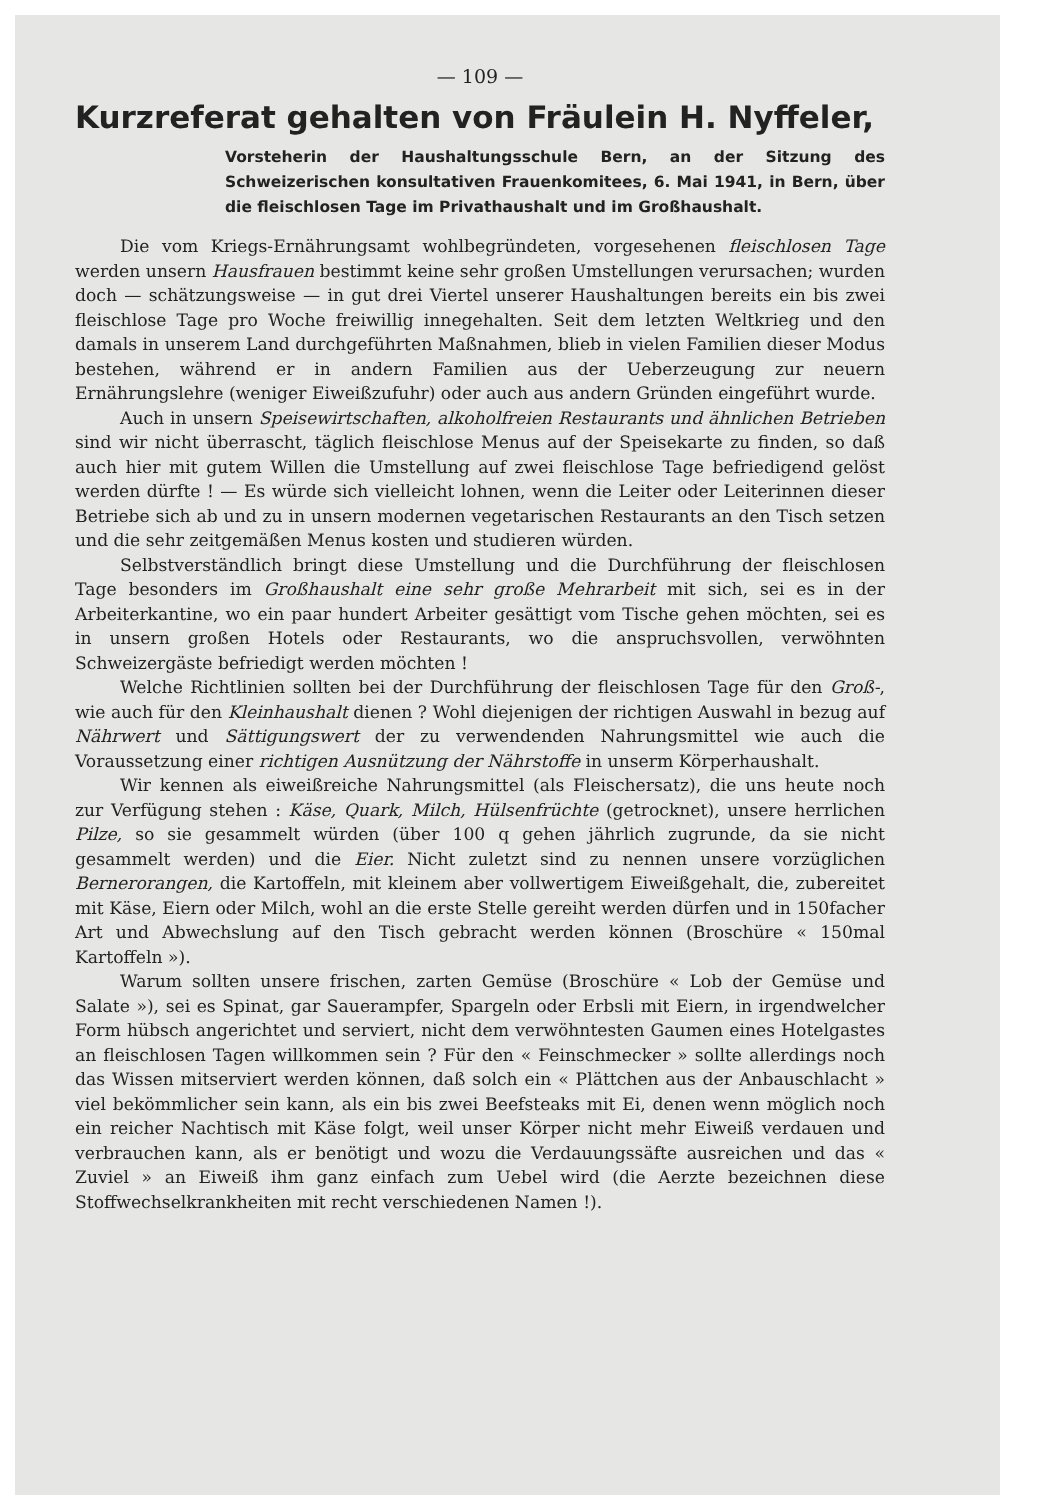— 109 —
Kurzreferat gehalten von Fräulein H. Nyffeler,
Vorsteherin der Haushaltungsschule Bern, an der Sitzung des Schweizerischen konsultativen Frauenkomitees, 6. Mai 1941, in Bern, über die fleischlosen Tage im Privathaushalt und im Großhaushalt.
Die vom Kriegs-Ernährungsamt wohlbegründeten, vorgesehenen fleischlosen Tage werden unsern Hausfrauen bestimmt keine sehr großen Umstellungen verursachen; wurden doch — schätzungsweise — in gut drei Viertel unserer Haushaltungen bereits ein bis zwei fleischlose Tage pro Woche freiwillig innegehalten. Seit dem letzten Weltkrieg und den damals in unserem Land durchgeführten Maßnahmen, blieb in vielen Familien dieser Modus bestehen, während er in andern Familien aus der Ueberzeugung zur neuern Ernährungslehre (weniger Eiweißzufuhr) oder auch aus andern Gründen eingeführt wurde.
Auch in unsern Speisewirtschaften, alkoholfreien Restaurants und ähnlichen Betrieben sind wir nicht überrascht, täglich fleischlose Menus auf der Speisekarte zu finden, so daß auch hier mit gutem Willen die Umstellung auf zwei fleischlose Tage befriedigend gelöst werden dürfte ! — Es würde sich vielleicht lohnen, wenn die Leiter oder Leiterinnen dieser Betriebe sich ab und zu in unsern modernen vegetarischen Restaurants an den Tisch setzen und die sehr zeitgemäßen Menus kosten und studieren würden.
Selbstverständlich bringt diese Umstellung und die Durchführung der fleischlosen Tage besonders im Großhaushalt eine sehr große Mehrarbeit mit sich, sei es in der Arbeiterkantine, wo ein paar hundert Arbeiter gesättigt vom Tische gehen möchten, sei es in unsern großen Hotels oder Restaurants, wo die anspruchsvollen, verwöhnten Schweizergäste befriedigt werden möchten !
Welche Richtlinien sollten bei der Durchführung der fleischlosen Tage für den Groß-, wie auch für den Kleinhaushalt dienen ? Wohl diejenigen der richtigen Auswahl in bezug auf Nährwert und Sättigungswert der zu verwendenden Nahrungsmittel wie auch die Voraussetzung einer richtigen Ausnützung der Nährstoffe in unserm Körperhaushalt.
Wir kennen als eiweißreiche Nahrungsmittel (als Fleischersatz), die uns heute noch zur Verfügung stehen : Käse, Quark, Milch, Hülsenfrüchte (getrocknet), unsere herrlichen Pilze, so sie gesammelt würden (über 100 q gehen jährlich zugrunde, da sie nicht gesammelt werden) und die Eier. Nicht zuletzt sind zu nennen unsere vorzüglichen Bernerorangen, die Kartoffeln, mit kleinem aber vollwertigem Eiweißgehalt, die, zubereitet mit Käse, Eiern oder Milch, wohl an die erste Stelle gereiht werden dürfen und in 150facher Art und Abwechslung auf den Tisch gebracht werden können (Broschüre « 150mal Kartoffeln »).
Warum sollten unsere frischen, zarten Gemüse (Broschüre « Lob der Gemüse und Salate »), sei es Spinat, gar Sauerampfer, Spargeln oder Erbsli mit Eiern, in irgendwelcher Form hübsch angerichtet und serviert, nicht dem verwöhntesten Gaumen eines Hotelgastes an fleischlosen Tagen willkommen sein ? Für den « Feinschmecker » sollte allerdings noch das Wissen mitserviert werden können, daß solch ein « Plättchen aus der Anbauschlacht » viel bekömmlicher sein kann, als ein bis zwei Beefsteaks mit Ei, denen wenn möglich noch ein reicher Nachtisch mit Käse folgt, weil unser Körper nicht mehr Eiweiß verdauen und verbrauchen kann, als er benötigt und wozu die Verdauungssäfte ausreichen und das « Zuviel » an Eiweiß ihm ganz einfach zum Uebel wird (die Aerzte bezeichnen diese Stoffwechselkrankheiten mit recht verschiedenen Namen !).